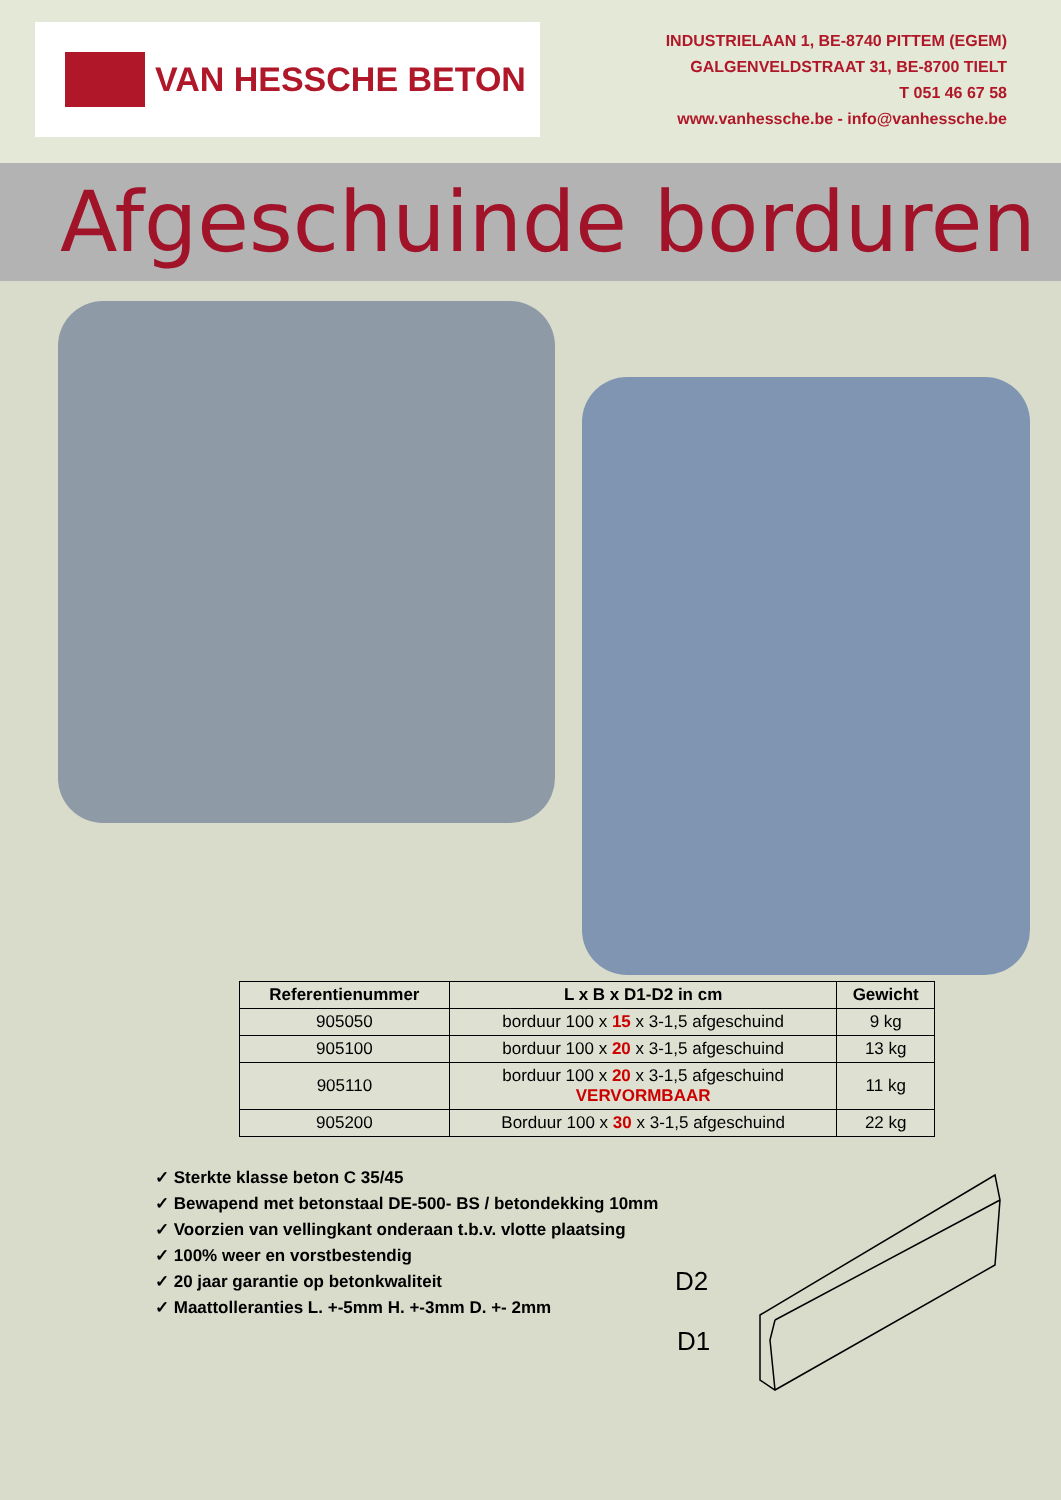VAN HESSCHE BETON
INDUSTRIELAAN 1, BE-8740 PITTEM (EGEM)
GALGENVELDSTRAAT 31, BE-8700 TIELT
T 051 46 67 58
www.vanhessche.be - info@vanhessche.be
Afgeschuinde borduren
| Referentienummer | L x B x D1-D2 in cm | Gewicht |
| --- | --- | --- |
| 905050 | borduur 100 x 15 x 3-1,5 afgeschuind | 9 kg |
| 905100 | borduur 100 x 20 x 3-1,5 afgeschuind | 13 kg |
| 905110 | borduur 100 x 20 x 3-1,5 afgeschuind VERVORMBAAR | 11 kg |
| 905200 | Borduur 100 x 30 x 3-1,5 afgeschuind | 22 kg |
✓ Sterkte klasse beton C 35/45
✓ Bewapend met betonstaal DE-500- BS / betondekking 10mm
✓ Voorzien van vellingkant onderaan t.b.v. vlotte plaatsing
✓ 100% weer en vorstbestendig
✓ 20 jaar garantie op betonkwaliteit
✓ Maattolleranties L. +-5mm H. +-3mm D. +- 2mm
D2
D1